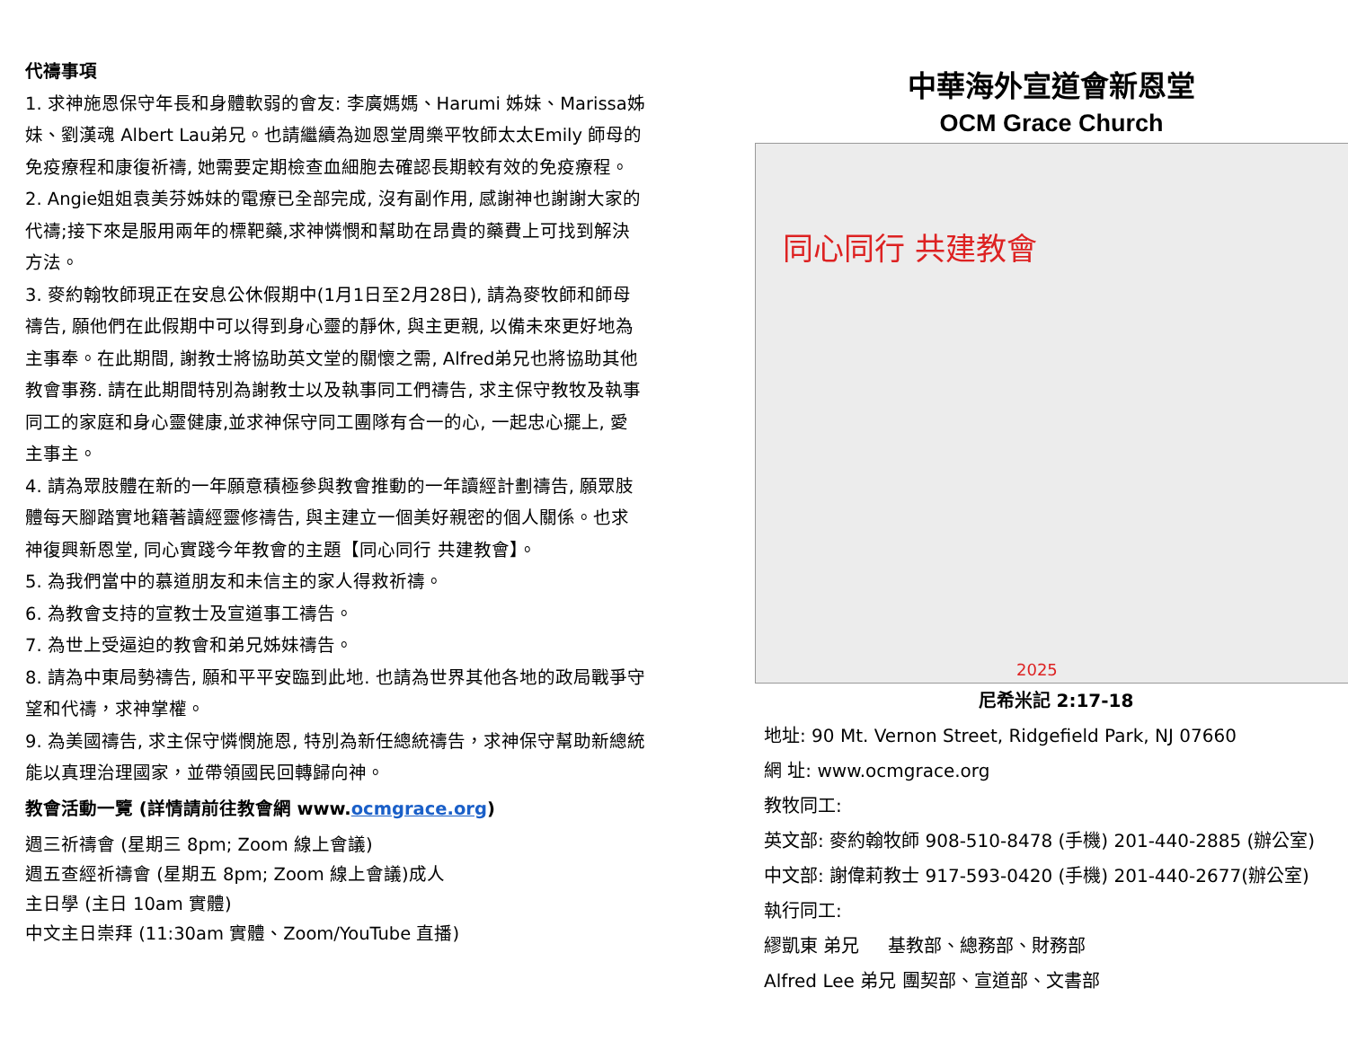代禱事項
1. 求神施恩保守年長和身體軟弱的會友: 李廣媽媽、Harumi 姊妹、Marissa姊妹、劉漢魂 Albert Lau弟兄。也請繼續為迦恩堂周樂平牧師太太Emily 師母的免疫療程和康復祈禱, 她需要定期檢查血細胞去確認長期較有效的免疫療程。
2. Angie姐姐袁美芬姊妹的電療已全部完成, 沒有副作用, 感謝神也謝謝大家的代禱;接下來是服用兩年的標靶藥,求神憐憫和幫助在昂貴的藥費上可找到解決方法。
3. 麥約翰牧師現正在安息公休假期中(1月1日至2月28日), 請為麥牧師和師母禱告, 願他們在此假期中可以得到身心靈的靜休, 與主更親, 以備未來更好地為主事奉。在此期間, 謝教士將協助英文堂的關懷之需, Alfred弟兄也將協助其他教會事務. 請在此期間特別為謝教士以及執事同工們禱告, 求主保守教牧及執事同工的家庭和身心靈健康,並求神保守同工團隊有合一的心, 一起忠心擺上, 愛主事主。
4. 請為眾肢體在新的一年願意積極參與教會推動的一年讀經計劃禱告, 願眾肢體每天腳踏實地籍著讀經靈修禱告, 與主建立一個美好親密的個人關係。也求神復興新恩堂, 同心實踐今年教會的主題【同心同行 共建教會】。
5. 為我們當中的慕道朋友和未信主的家人得救祈禱。
6. 為教會支持的宣教士及宣道事工禱告。
7. 為世上受逼迫的教會和弟兄姊妹禱告。
8. 請為中東局勢禱告, 願和平平安臨到此地. 也請為世界其他各地的政局戰爭守望和代禱，求神掌權。
9. 為美國禱告, 求主保守憐憫施恩, 特別為新任總統禱告，求神保守幫助新總統能以真理治理國家，並帶領國民回轉歸向神。
教會活動一覽 (詳情請前往教會網 www.ocmgrace.org)
週三祈禱會 (星期三 8pm; Zoom 線上會議)
週五查經祈禱會 (星期五 8pm; Zoom 線上會議)成人
主日學 (主日 10am 實體)
中文主日崇拜 (11:30am 實體、Zoom/YouTube 直播)
中華海外宣道會新恩堂
OCM Grace Church
同心同行 共建教會
2025
尼希米記 2:17-18
地址: 90 Mt. Vernon Street, Ridgefield Park, NJ 07660
網 址: www.ocmgrace.org
教牧同工:
英文部: 麥約翰牧師 908-510-8478 (手機) 201-440-2885 (辦公室)
中文部: 謝偉莉教士 917-593-0420 (手機) 201-440-2677(辦公室)
執行同工:
繆凱東 弟兄 基教部、總務部、財務部
Alfred Lee 弟兄 團契部、宣道部、文書部